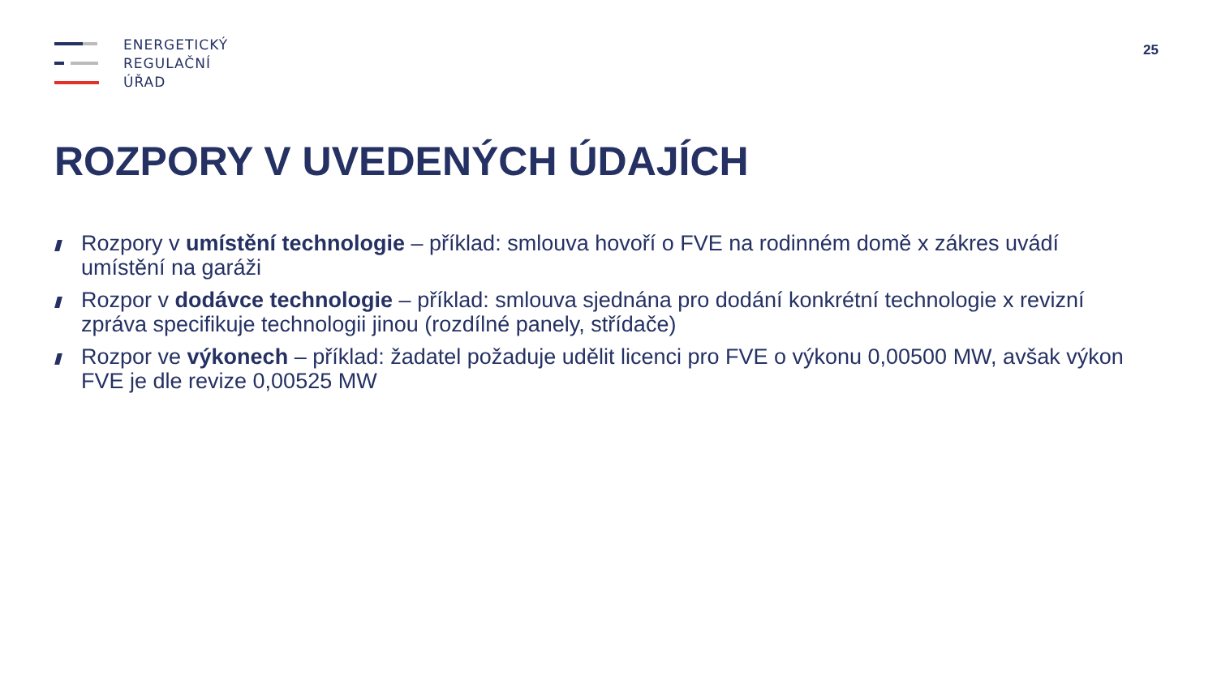ENERGETICKÝ
REGULAČNÍ
ÚŘAD
25
ROZPORY V UVEDENÝCH ÚDAJÍCH
Rozpory v umístění technologie – příklad: smlouva hovoří o FVE na rodinném domě x zákres uvádí umístění na garáži
Rozpor v dodávce technologie – příklad: smlouva sjednána pro dodání konkrétní technologie x revizní zpráva specifikuje technologii jinou (rozdílné panely, střídače)
Rozpor ve výkonech – příklad: žadatel požaduje udělit licenci pro FVE o výkonu 0,00500 MW, avšak výkon FVE je dle revize 0,00525 MW